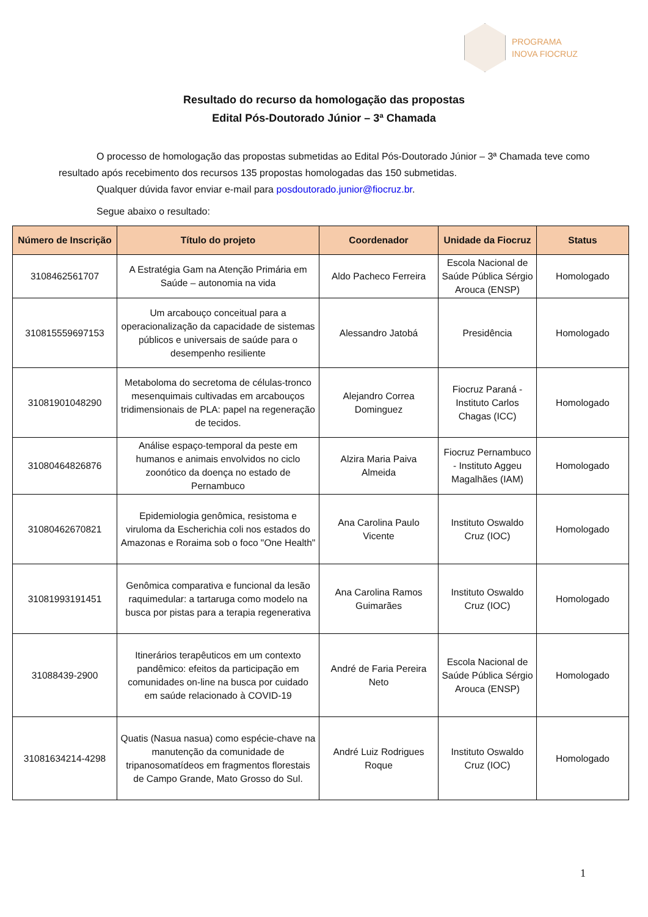PROGRAMA
INOVA FIOCRUZ
Resultado do recurso da homologação das propostas
Edital Pós-Doutorado Júnior – 3ª Chamada
O processo de homologação das propostas submetidas ao Edital Pós-Doutorado Júnior – 3ª Chamada teve como resultado após recebimento dos recursos 135 propostas homologadas das 150 submetidas.
Qualquer dúvida favor enviar e-mail para posdoutorado.junior@fiocruz.br.
Segue abaixo o resultado:
| Número de Inscrição | Título do projeto | Coordenador | Unidade da Fiocruz | Status |
| --- | --- | --- | --- | --- |
| 3108462561707 | A Estratégia Gam na Atenção Primária em Saúde – autonomia na vida | Aldo Pacheco Ferreira | Escola Nacional de Saúde Pública Sérgio Arouca (ENSP) | Homologado |
| 310815559697153 | Um arcabouço conceitual para a operacionalização da capacidade de sistemas públicos e universais de saúde para o desempenho resiliente | Alessandro Jatobá | Presidência | Homologado |
| 31081901048290 | Metaboloma do secretoma de células-tronco mesenquimais cultivadas em arcabouços tridimensionais de PLA: papel na regeneração de tecidos. | Alejandro Correa Dominguez | Fiocruz Paraná - Instituto Carlos Chagas (ICC) | Homologado |
| 31080464826876 | Análise espaço-temporal da peste em humanos e animais envolvidos no ciclo zoonótico da doença no estado de Pernambuco | Alzira Maria Paiva Almeida | Fiocruz Pernambuco - Instituto Aggeu Magalhães (IAM) | Homologado |
| 31080462670821 | Epidemiologia genômica, resistoma e viruloma da Escherichia coli nos estados do Amazonas e Roraima sob o foco "One Health" | Ana Carolina Paulo Vicente | Instituto Oswaldo Cruz (IOC) | Homologado |
| 31081993191451 | Genômica comparativa e funcional da lesão raquimedular: a tartaruga como modelo na busca por pistas para a terapia regenerativa | Ana Carolina Ramos Guimarães | Instituto Oswaldo Cruz (IOC) | Homologado |
| 31088439-2900 | Itinerários terapêuticos em um contexto pandêmico: efeitos da participação em comunidades on-line na busca por cuidado em saúde relacionado à COVID-19 | André de Faria Pereira Neto | Escola Nacional de Saúde Pública Sérgio Arouca (ENSP) | Homologado |
| 31081634214-4298 | Quatis (Nasua nasua) como espécie-chave na manutenção da comunidade de tripanosomatídeos em fragmentos florestais de Campo Grande, Mato Grosso do Sul. | André Luiz Rodrigues Roque | Instituto Oswaldo Cruz (IOC) | Homologado |
1